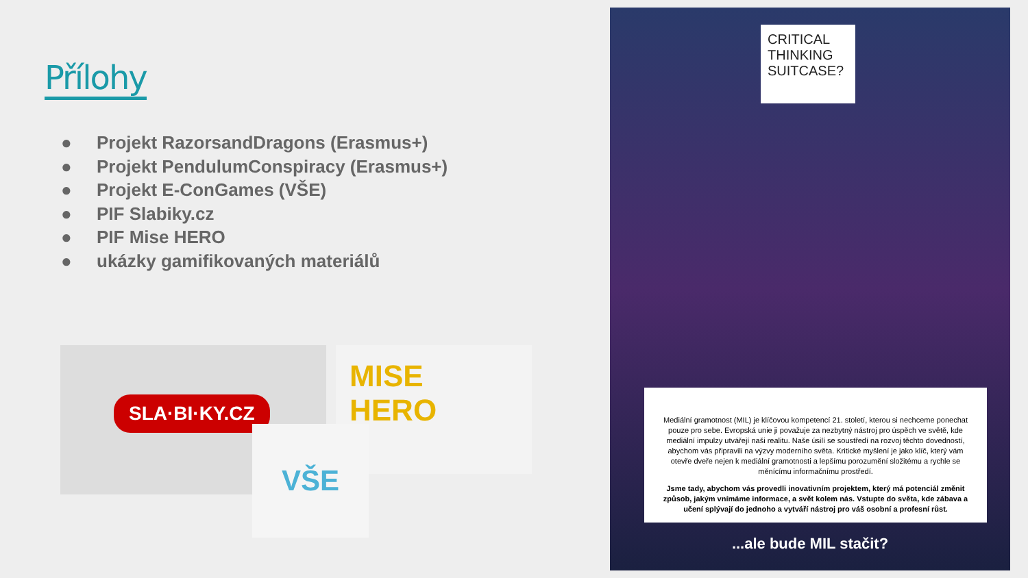Přílohy
● Projekt RazorsandDragons (Erasmus+)
● Projekt PendulumConspiracy (Erasmus+)
● Projekt E-ConGames (VŠE)
● PIF Slabiky.cz
● PIF Mise HERO
● ukázky gamifikovaných materiálů
SLA·BI·KY.CZ
MISE
HERO
VŠE
CRITICAL THINKING SUITCASE?
Mediální gramotnost (MIL) je klíčovou kompetencí 21. století, kterou si nechceme ponechat pouze pro sebe. Evropská unie ji považuje za nezbytný nástroj pro úspěch ve světě, kde mediální impulzy utvářejí naši realitu. Naše úsilí se soustředí na rozvoj těchto dovedností, abychom vás připravili na výzvy moderního světa. Kritické myšlení je jako klíč, který vám otevře dveře nejen k mediální gramotnosti a lepšímu porozumění složitému a rychle se měnícímu informačnímu prostředí.
Jsme tady, abychom vás provedli inovativním projektem, který má potenciál změnit způsob, jakým vnímáme informace, a svět kolem nás. Vstupte do světa, kde zábava a učení splývají do jednoho a vytváří nástroj pro váš osobní a profesní růst.
...ale bude MIL stačit?